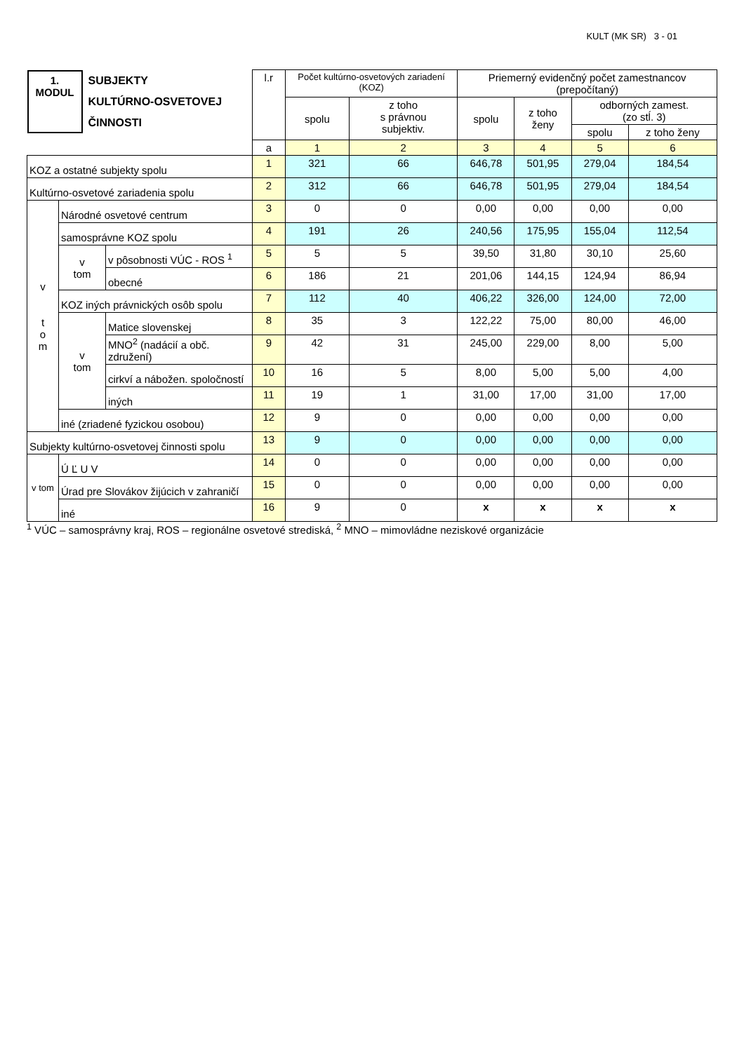KULT (MK SR) 3 - 01
| 1. MODUL SUBJEKTY KULTÚRNO-OSVETOVEJ ČINNOSTI | | | l.r | Počet kultúrno-osvetových zariadení (KOZ) | | Priemerný evidenčný počet zamestnancov (prepočítaný) | | | |
| | | | | spolu | z toho s právnou subjektiv. | spolu | z toho ženy | odborných zamest. (zo stĺ. 3) | |
| | | | | | | | | spolu | z toho ženy |
| | | | a | 1 | 2 | 3 | 4 | 5 | 6 |
| KOZ a ostatné subjekty spolu | | | 1 | 321 | 66 | 646,78 | 501,95 | 279,04 | 184,54 |
| Kultúrno-osvetové zariadenia spolu | | | 2 | 312 | 66 | 646,78 | 501,95 | 279,04 | 184,54 |
| v t o m | Národné osvetové centrum | | 3 | 0 | 0 | 0,00 | 0,00 | 0,00 | 0,00 |
| | samosprávne KOZ spolu | | 4 | 191 | 26 | 240,56 | 175,95 | 155,04 | 112,54 |
| | v tom | v pôsobnosti VÚC - ROS <sup>1</sup> | 5 | 5 | 5 | 39,50 | 31,80 | 30,10 | 25,60 |
| | | obecné | 6 | 186 | 21 | 201,06 | 144,15 | 124,94 | 86,94 |
| | KOZ iných právnických osôb spolu | | 7 | 112 | 40 | 406,22 | 326,00 | 124,00 | 72,00 |
| | v tom | Matice slovenskej | 8 | 35 | 3 | 122,22 | 75,00 | 80,00 | 46,00 |
| | | MNO<sup>2</sup> (nadácií a obč. združení) | 9 | 42 | 31 | 245,00 | 229,00 | 8,00 | 5,00 |
| | | cirkví a nábožen. spoločností | 10 | 16 | 5 | 8,00 | 5,00 | 5,00 | 4,00 |
| | | iných | 11 | 19 | 1 | 31,00 | 17,00 | 31,00 | 17,00 |
| | iné (zriadené fyzickou osobou) | | 12 | 9 | 0 | 0,00 | 0,00 | 0,00 | 0,00 |
| Subjekty kultúrno-osvetovej činnosti spolu | | | 13 | 9 | 0 | 0,00 | 0,00 | 0,00 | 0,00 |
| v tom | Ú Ľ U V | | 14 | 0 | 0 | 0,00 | 0,00 | 0,00 | 0,00 |
| | Úrad pre Slovákov žijúcich v zahraničí | | 15 | 0 | 0 | 0,00 | 0,00 | 0,00 | 0,00 |
| | iné | | 16 | 9 | 0 | x | x | x | x |
<sup>1</sup> VÚC – samosprávny kraj, ROS – regionálne osvetové strediská, <sup>2</sup> MNO – mimovládne neziskové organizácie